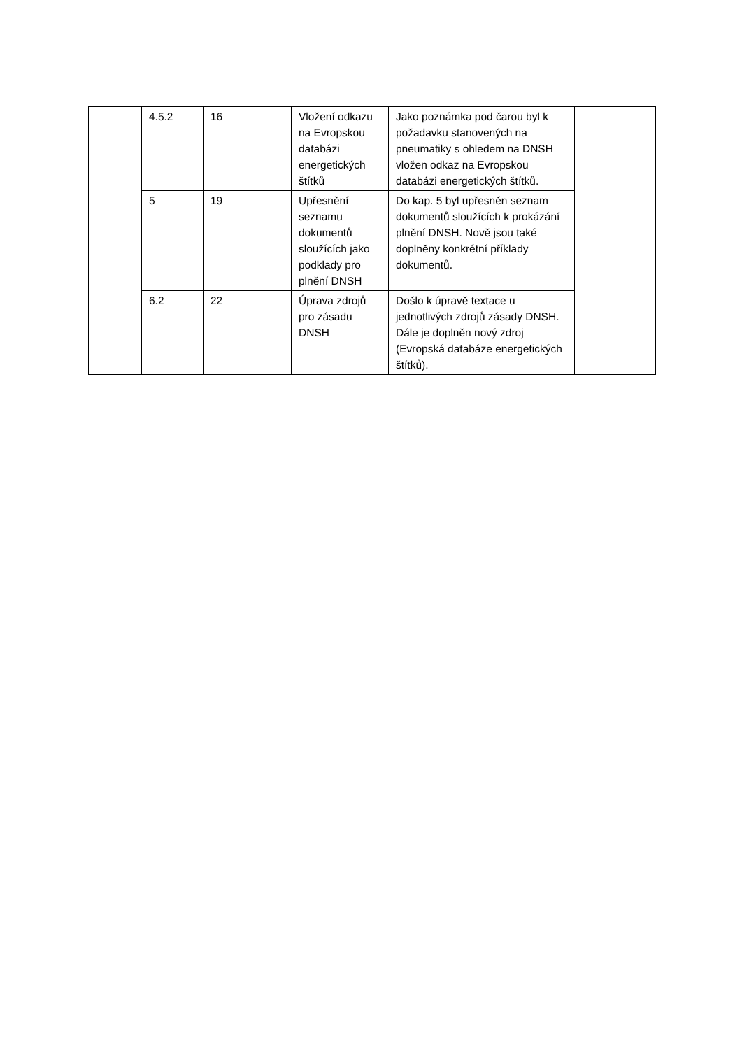| | 4.5.2 | 16 | Vložení odkazu na Evropskou databázi energetických štítků | Jako poznámka pod čarou byl k požadavku stanovených na pneumatiky s ohledem na DNSH vložen odkaz na Evropskou databázi energetických štítků. | |
| | 5 | 19 | Upřesnění seznamu dokumentů sloužících jako podklady pro plnění DNSH | Do kap. 5 byl upřesněn seznam dokumentů sloužících k prokázání plnění DNSH. Nově jsou také doplněny konkrétní příklady dokumentů. | |
| | 6.2 | 22 | Úprava zdrojů pro zásadu DNSH | Došlo k úpravě textace u jednotlivých zdrojů zásady DNSH. Dále je doplněn nový zdroj (Evropská databáze energetických štítků). | |